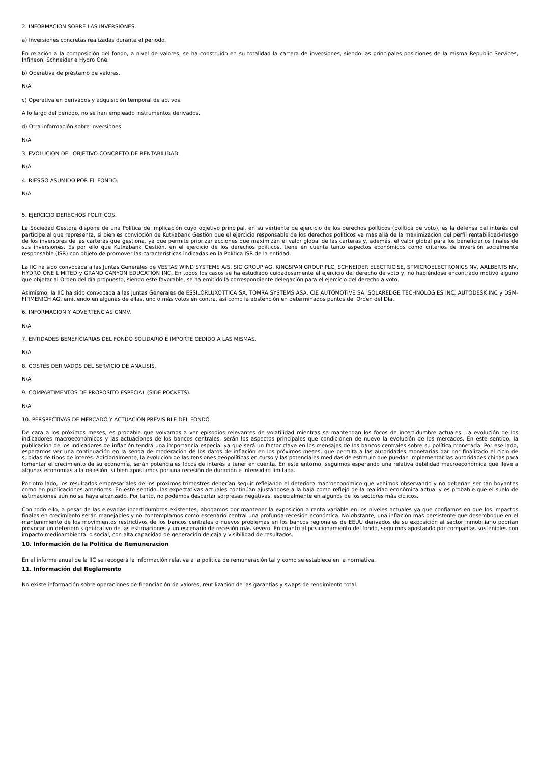2. INFORMACION SOBRE LAS INVERSIONES.
a) Inversiones concretas realizadas durante el periodo.
En relación a la composición del fondo, a nivel de valores, se ha construido en su totalidad la cartera de inversiones, siendo las principales posiciones de la misma Republic Services, Infineon, Schneider e Hydro One.
b) Operativa de préstamo de valores.
N/A
c) Operativa en derivados y adquisición temporal de activos.
A lo largo del periodo, no se han empleado instrumentos derivados.
d) Otra información sobre inversiones.
N/A
3. EVOLUCION DEL OBJETIVO CONCRETO DE RENTABILIDAD.
N/A
4. RIESGO ASUMIDO POR EL FONDO.
N/A
5. EJERCICIO DERECHOS POLITICOS.
La Sociedad Gestora dispone de una Política de Implicación cuyo objetivo principal, en su vertiente de ejercicio de los derechos políticos (política de voto), es la defensa del interés del partícipe al que representa, si bien es convicción de Kutxabank Gestión que el ejercicio responsable de los derechos políticos va más allá de la maximización del perfil rentabilidad-riesgo de los inversores de las carteras que gestiona, ya que permite priorizar acciones que maximizan el valor global de las carteras y, además, el valor global para los beneficiarios finales de sus inversiones. Es por ello que Kutxabank Gestión, en el ejercicio de los derechos políticos, tiene en cuenta tanto aspectos económicos como criterios de inversión socialmente responsable (ISR) con objeto de promover las características indicadas en la Política ISR de la entidad.
La IIC ha sido convocada a las Juntas Generales de VESTAS WIND SYSTEMS A/S, SIG GROUP AG, KINGSPAN GROUP PLC, SCHNEIDER ELECTRIC SE, STMICROELECTRONICS NV, AALBERTS NV, HYDRO ONE LIMITED y GRAND CANYON EDUCATION INC. En todos los casos se ha estudiado cuidadosamente el ejercicio del derecho de voto y, no habiéndose encontrado motivo alguno que objetar al Orden del día propuesto, siendo éste favorable, se ha emitido la correspondiente delegación para el ejercicio del derecho a voto.
Asimismo, la IIC ha sido convocada a las Juntas Generales de ESSILORLUXOTTICA SA, TOMRA SYSTEMS ASA, CIE AUTOMOTIVE SA, SOLAREDGE TECHNOLOGIES INC, AUTODESK INC y DSM-FIRMENICH AG, emitiendo en algunas de ellas, uno o más votos en contra, así como la abstención en determinados puntos del Orden del Día.
6. INFORMACION Y ADVERTENCIAS CNMV.
N/A
7. ENTIDADES BENEFICIARIAS DEL FONDO SOLIDARIO E IMPORTE CEDIDO A LAS MISMAS.
N/A
8. COSTES DERIVADOS DEL SERVICIO DE ANALISIS.
N/A
9. COMPARTIMENTOS DE PROPOSITO ESPECIAL (SIDE POCKETS).
N/A
10. PERSPECTIVAS DE MERCADO Y ACTUACION PREVISIBLE DEL FONDO.
De cara a los próximos meses, es probable que volvamos a ver episodios relevantes de volatilidad mientras se mantengan los focos de incertidumbre actuales. La evolución de los indicadores macroeconómicos y las actuaciones de los bancos centrales, serán los aspectos principales que condicionen de nuevo la evolución de los mercados. En este sentido, la publicación de los indicadores de inflación tendrá una importancia especial ya que será un factor clave en los mensajes de los bancos centrales sobre su política monetaria. Por ese lado, esperamos ver una continuación en la senda de moderación de los datos de inflación en los próximos meses, que permita a las autoridades monetarias dar por finalizado el ciclo de subidas de tipos de interés. Adicionalmente, la evolución de las tensiones geopolíticas en curso y las potenciales medidas de estímulo que puedan implementar las autoridades chinas para fomentar el crecimiento de su economía, serán potenciales focos de interés a tener en cuenta. En este entorno, seguimos esperando una relativa debilidad macroeconómica que lleve a algunas economías a la recesión, si bien apostamos por una recesión de duración e intensidad limitada.
Por otro lado, los resultados empresariales de los próximos trimestres deberían seguir reflejando el deterioro macroeconómico que venimos observando y no deberían ser tan boyantes como en publicaciones anteriores. En este sentido, las expectativas actuales continúan ajustándose a la baja como reflejo de la realidad económica actual y es probable que el suelo de estimaciones aún no se haya alcanzado. Por tanto, no podemos descartar sorpresas negativas, especialmente en algunos de los sectores más cíclicos.
Con todo ello, a pesar de las elevadas incertidumbres existentes, abogamos por mantener la exposición a renta variable en los niveles actuales ya que confiamos en que los impactos finales en crecimiento serán manejables y no contemplamos como escenario central una profunda recesión económica. No obstante, una inflación más persistente que desemboque en el mantenimiento de los movimientos restrictivos de los bancos centrales o nuevos problemas en los bancos regionales de EEUU derivados de su exposición al sector inmobiliario podrían provocar un deterioro significativo de las estimaciones y un escenario de recesión más severo. En cuanto al posicionamiento del fondo, seguimos apostando por compañías sostenibles con impacto medioambiental o social, con alta capacidad de generación de caja y visibilidad de resultados.
10. Información de la Politica de Remuneracion
En el informe anual de la IIC se recogerá la información relativa a la política de remuneración tal y como se establece en la normativa.
11. Información del Reglamento
No existe información sobre operaciones de financiación de valores, reutilización de las garantías y swaps de rendimiento total.